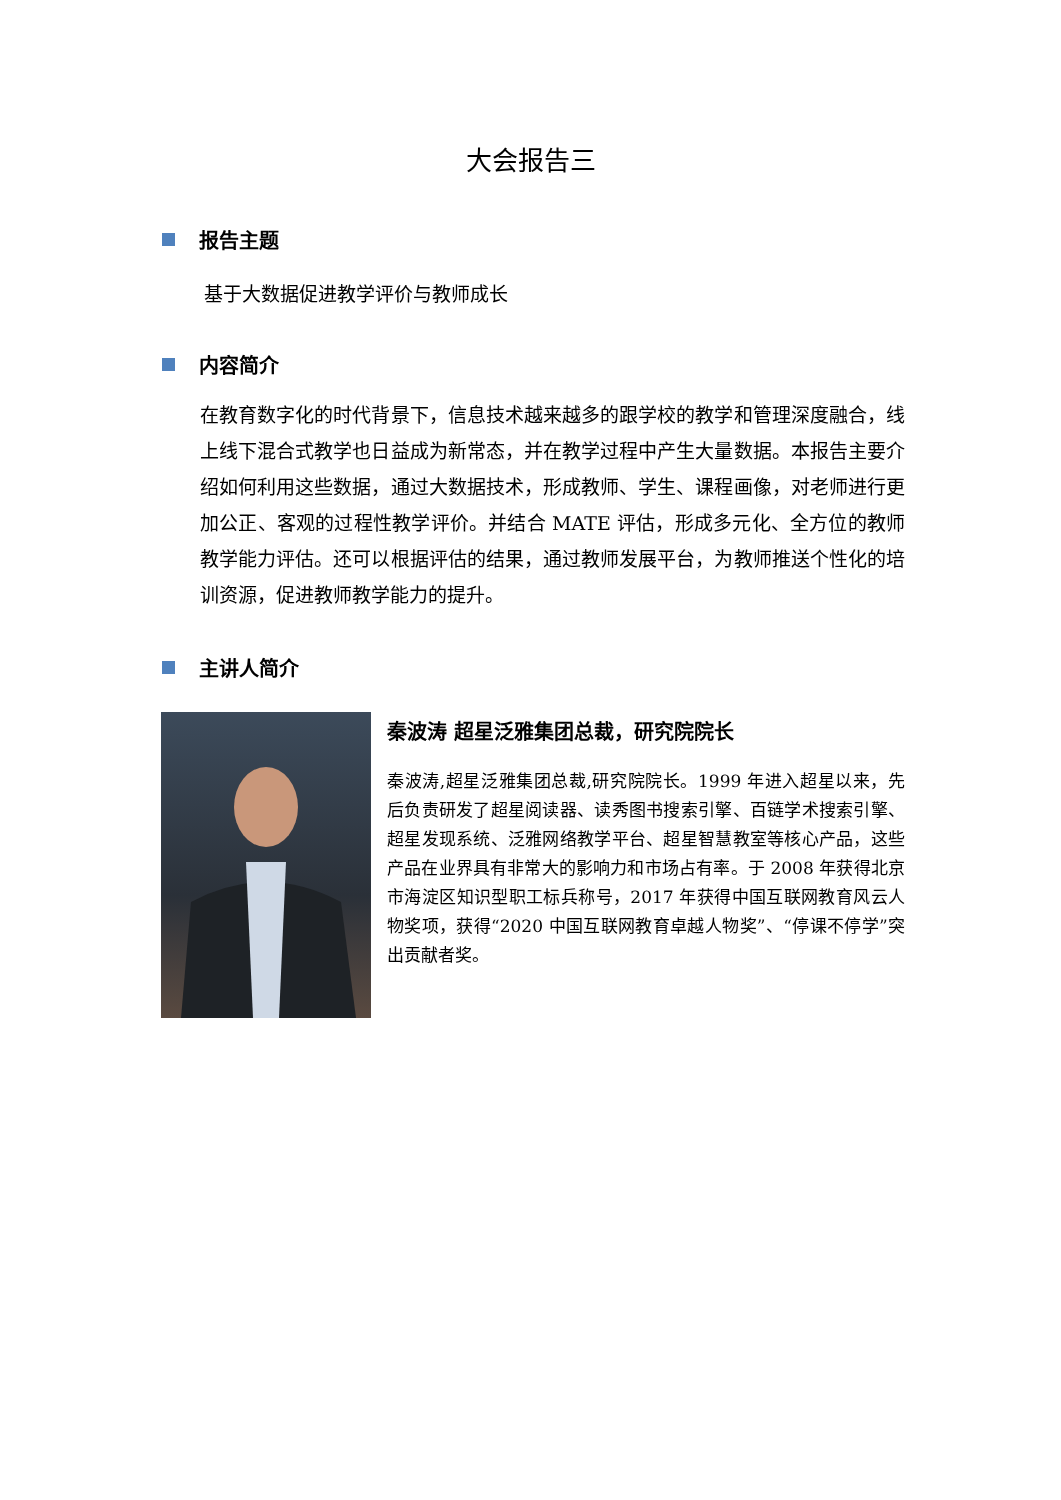大会报告三
报告主题
基于大数据促进教学评价与教师成长
内容简介
在教育数字化的时代背景下，信息技术越来越多的跟学校的教学和管理深度融合，线上线下混合式教学也日益成为新常态，并在教学过程中产生大量数据。本报告主要介绍如何利用这些数据，通过大数据技术，形成教师、学生、课程画像，对老师进行更加公正、客观的过程性教学评价。并结合 MATE 评估，形成多元化、全方位的教师教学能力评估。还可以根据评估的结果，通过教师发展平台，为教师推送个性化的培训资源，促进教师教学能力的提升。
主讲人简介
秦波涛 超星泛雅集团总裁，研究院院长
秦波涛,超星泛雅集团总裁,研究院院长。1999 年进入超星以来，先后负责研发了超星阅读器、读秀图书搜索引擎、百链学术搜索引擎、超星发现系统、泛雅网络教学平台、超星智慧教室等核心产品，这些产品在业界具有非常大的影响力和市场占有率。于 2008 年获得北京市海淀区知识型职工标兵称号，2017 年获得中国互联网教育风云人物奖项，获得“2020 中国互联网教育卓越人物奖”、“停课不停学”突出贡献者奖。